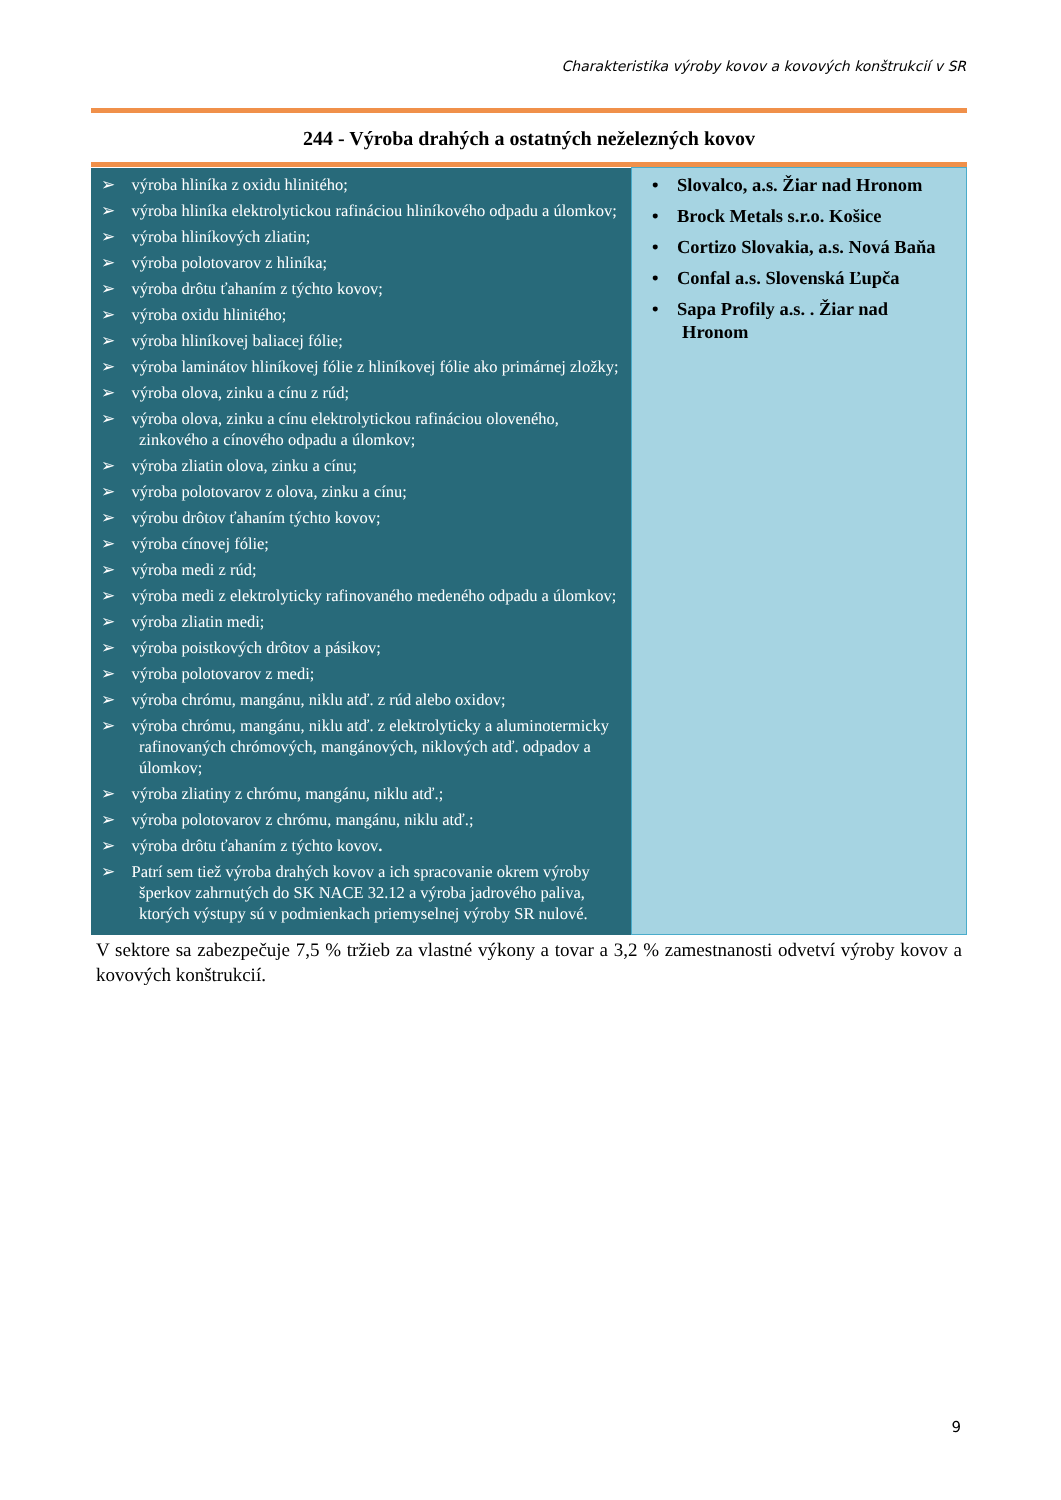Charakteristika výroby kovov a kovových konštrukcií v SR
244 - Výroba drahých a ostatných neželezných kovov
| ➢ výroba hliníka z oxidu hlinitého; ➢ výroba hliníka elektrolytickou rafináciou hliníkového odpadu a úlomkov; ➢ výroba hliníkových zliatin; ➢ výroba polotovarov z hliníka; ➢ výroba drôtu ťahaním z týchto kovov; ➢ výroba oxidu hlinitého; ➢ výroba hliníkovej baliacej fólie; ➢ výroba laminátov hliníkovej fólie z hliníkovej fólie ako primárnej zložky; ➢ výroba olova, zinku a cínu z rúd; ➢ výroba olova, zinku a cínu elektrolytickou rafináciou olovené­ho, zinkového a cínového odpadu a úlomkov; ➢ výroba zliatin olova, zinku a cínu; ➢ výroba polotovarov z olova, zinku a cínu; ➢ výrobu drôtov ťahaním týchto kovov; ➢ výroba cínovej fólie; ➢ výroba medi z rúd; ➢ výroba medi z elektrolyticky rafinovaného medeného odpadu a úlomkov; ➢ výroba zliatin medi; ➢ výroba poistkových drôtov a pásikov; ➢ výroba polotovarov z medi; ➢ výroba chrómu, mangánu, niklu atď. z rúd alebo oxidov; ➢ výroba chrómu, mangánu, niklu atď. z elektrolyticky a aluminotermicky rafinovaných chrómových, mangánových, niklových atď. odpadov a úlomkov; ➢ výroba zliatiny z chrómu, mangánu, niklu atď.; ➢ výroba polotovarov z chrómu, mangánu, niklu atď.; ➢ výroba drôtu ťahaním z týchto kovov . ➢ Patrí sem tiež výroba drahých kovov a ich spracovanie okrem výroby šperkov zahrnutých do SK NACE 32.12 a výroba jadrového paliva, ktorých výstupy sú v podmienkach priemyselnej výroby SR nulové. | • Slovalco, a.s. Žiar nad Hronom • Brock Metals s.r.o. Košice • Cortizo Slovakia, a.s. Nová Baňa • Confal a.s. Slovenská Ľupča • Sapa Profily a.s. . Žiar nad Hronom |
V sektore sa zabezpečuje 7,5 % tržieb za vlastné výkony a tovar a 3,2 % zamestnanosti odvetví výroby kovov a kovových konštrukcií.
9